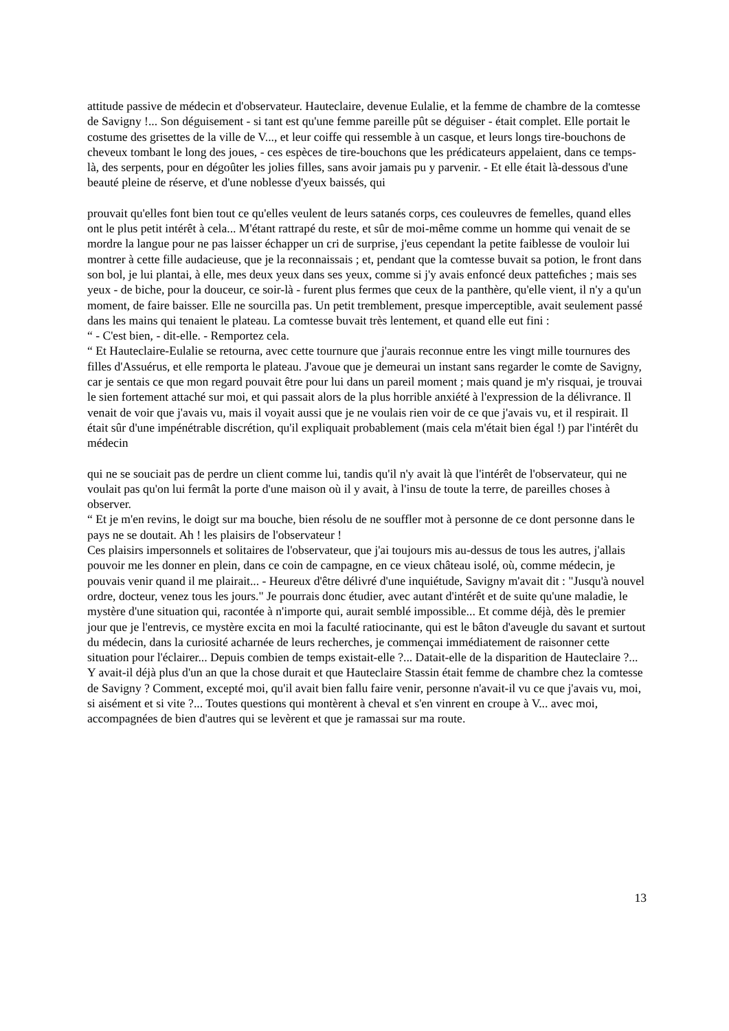attitude passive de médecin et d'observateur. Hauteclaire, devenue Eulalie, et la femme de chambre de la comtesse de Savigny !... Son déguisement - si tant est qu'une femme pareille pût se déguiser - était complet. Elle portait le costume des grisettes de la ville de V..., et leur coiffe qui ressemble à un casque, et leurs longs tire-bouchons de cheveux tombant le long des joues, - ces espèces de tire-bouchons que les prédicateurs appelaient, dans ce temps-là, des serpents, pour en dégoûter les jolies filles, sans avoir jamais pu y parvenir. - Et elle était là-dessous d'une beauté pleine de réserve, et d'une noblesse d'yeux baissés, qui
prouvait qu'elles font bien tout ce qu'elles veulent de leurs satanés corps, ces couleuvres de femelles, quand elles ont le plus petit intérêt à cela... M'étant rattrapé du reste, et sûr de moi-même comme un homme qui venait de se mordre la langue pour ne pas laisser échapper un cri de surprise, j'eus cependant la petite faiblesse de vouloir lui montrer à cette fille audacieuse, que je la reconnaissais ; et, pendant que la comtesse buvait sa potion, le front dans son bol, je lui plantai, à elle, mes deux yeux dans ses yeux, comme si j'y avais enfoncé deux patteﬁches ; mais ses yeux - de biche, pour la douceur, ce soir-là - furent plus fermes que ceux de la panthère, qu'elle vient, il n'y a qu'un moment, de faire baisser. Elle ne sourcilla pas. Un petit tremblement, presque imperceptible, avait seulement passé dans les mains qui tenaient le plateau. La comtesse buvait très lentement, et quand elle eut fini :
“ - C'est bien, - dit-elle. - Remportez cela.
“ Et Hauteclaire-Eulalie se retourna, avec cette tournure que j'aurais reconnue entre les vingt mille tournures des filles d'Assuérus, et elle remporta le plateau. J'avoue que je demeurai un instant sans regarder le comte de Savigny, car je sentais ce que mon regard pouvait être pour lui dans un pareil moment ; mais quand je m'y risquai, je trouvai le sien fortement attaché sur moi, et qui passait alors de la plus horrible anxiété à l'expression de la délivrance. Il venait de voir que j'avais vu, mais il voyait aussi que je ne voulais rien voir de ce que j'avais vu, et il respirait. Il était sûr d'une impénétrable discrétion, qu'il expliquait probablement (mais cela m'était bien égal !) par l'intérêt du médecin
qui ne se souciait pas de perdre un client comme lui, tandis qu'il n'y avait là que l'intérêt de l'observateur, qui ne voulait pas qu'on lui fermât la porte d'une maison où il y avait, à l'insu de toute la terre, de pareilles choses à observer.
“ Et je m'en revins, le doigt sur ma bouche, bien résolu de ne souffler mot à personne de ce dont personne dans le pays ne se doutait. Ah ! les plaisirs de l'observateur !
Ces plaisirs impersonnels et solitaires de l'observateur, que j'ai toujours mis au-dessus de tous les autres, j'allais pouvoir me les donner en plein, dans ce coin de campagne, en ce vieux château isolé, où, comme médecin, je pouvais venir quand il me plairait... - Heureux d'être délivré d'une inquiétude, Savigny m'avait dit : "Jusqu'à nouvel ordre, docteur, venez tous les jours." Je pourrais donc étudier, avec autant d'intérêt et de suite qu'une maladie, le mystère d'une situation qui, racontée à n'importe qui, aurait semblé impossible... Et comme déjà, dès le premier jour que je l'entrevis, ce mystère excita en moi la faculté ratiocinante, qui est le bâton d'aveugle du savant et surtout du médecin, dans la curiosité acharnée de leurs recherches, je commençai immédiatement de raisonner cette situation pour l'éclairer... Depuis combien de temps existait-elle ?... Datait-elle de la disparition de Hauteclaire ?... Y avait-il déjà plus d'un an que la chose durait et que Hauteclaire Stassin était femme de chambre chez la comtesse de Savigny ? Comment, excepté moi, qu'il avait bien fallu faire venir, personne n'avait-il vu ce que j'avais vu, moi, si aisément et si vite ?... Toutes questions qui montèrent à cheval et s'en vinrent en croupe à V... avec moi, accompagnées de bien d'autres qui se levèrent et que je ramassai sur ma route.
13